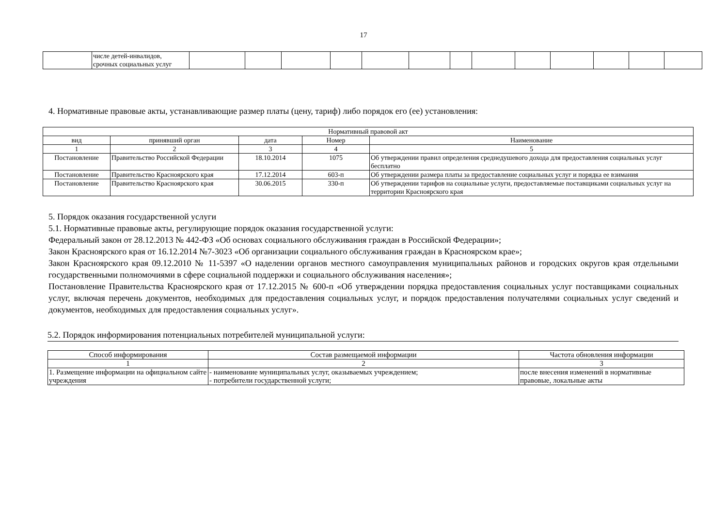17
| | числе детей-инвалидов, срочных социальных услуг | | | | | | | | | | | | | |
4. Нормативные правовые акты, устанавливающие размер платы (цену, тариф) либо порядок его (ее) установления:
| Нормативный правовой акт | | | | |
| вид | принявший орган | дата | Номер | Наименование |
| 1 | 2 | 3 | 4 | 5 |
| Постановление | Правительство Российской Федерации | 18.10.2014 | 1075 | Об утверждении правил определения среднедушевого дохода для предоставления социальных услуг бесплатно |
| Постановление | Правительство Красноярского края | 17.12.2014 | 603-п | Об утверждении размера платы за предоставление социальных услуг и порядка ее взимания |
| Постановление | Правительство Красноярского края | 30.06.2015 | 330-п | Об утверждении тарифов на социальные услуги, предоставляемые поставщиками социальных услуг на территории Красноярского края |
5. Порядок оказания государственной услуги
5.1. Нормативные правовые акты, регулирующие порядок оказания государственной услуги:
Федеральный закон от 28.12.2013 № 442-ФЗ «Об основах социального обслуживания граждан в Российской Федерации»;
Закон Красноярского края от 16.12.2014 №7-3023 «Об организации социального обслуживания граждан в Красноярском крае»;
Закон Красноярского края 09.12.2010 № 11-5397 «О наделении органов местного самоуправления муниципальных районов и городских округов края отдельными государственными полномочиями в сфере социальной поддержки и социального обслуживания населения»;
Постановление Правительства Красноярского края от 17.12.2015 № 600-п «Об утверждении порядка предоставления социальных услуг поставщиками социальных услуг, включая перечень документов, необходимых для предоставления социальных услуг, и порядок предоставления получателями социальных услуг сведений и документов, необходимых для предоставления социальных услуг».
5.2. Порядок информирования потенциальных потребителей муниципальной услуги:
| Способ информирования | Состав размещаемой информации | Частота обновления информации |
| 1 | 2 | 3 |
| 1. Размещение информации на официальном сайте учреждения | - наименование муниципальных услуг, оказываемых учреждением; - потребители государственной услуги; | после внесения изменений в нормативные правовые, локальные акты |